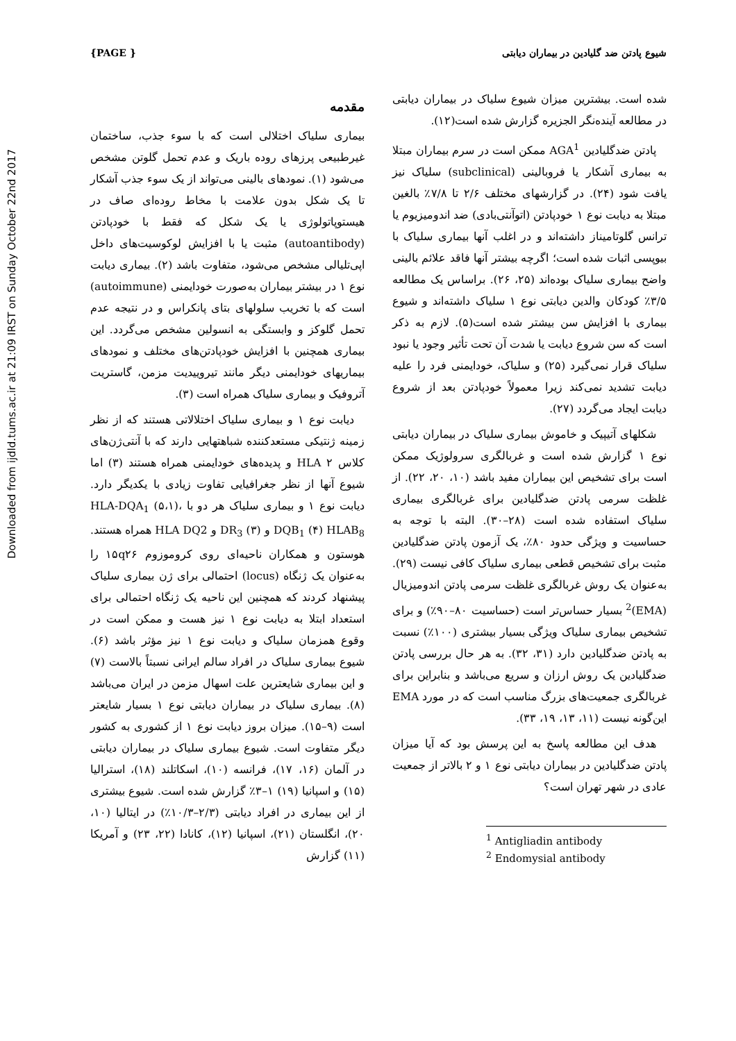Downloaded from ijdld.tums.ac.ir at 21:09 IRST on Sunday October 22nd 2017
{PAGE } شیوع پادتن ضد گلیادین در بیماران دیابتی
مقدمه
بیماری سلیاک اختلالی است که با سوء جذب، ساختمان غیرطبیعی پرزهای روده باریک و عدم تحمل گلوتن مشخص می‌شود (۱). نمودهای بالینی می‌تواند از یک سوء جذب آشکار تا یک شکل بدون علامت با مخاط روده‌ای صاف در هیستوپاتولوژی یا یک شکل که فقط با خودپادتن (autoantibody) مثبت یا با افزایش لوکوسیت‌های داخل اپی‌تلیالی مشخص می‌شود، متفاوت باشد (۲). بیماری دیابت نوع ۱ در بیشتر بیماران به‌صورت خودایمنی (autoimmune) است که با تخریب سلولهای بتای پانکراس و در نتیجه عدم تحمل گلوکز و وابستگی به انسولین مشخص می‌گردد. این بیماری همچنین با افزایش خودپادتن‌های مختلف و نمودهای بیماریهای خودایمنی دیگر مانند تیروییدیت مزمن، گاستریت آتروفیک و بیماری سلیاک همراه است (۳).
دیابت نوع ۱ و بیماری سلیاک اختلالاتی هستند که از نظر زمینه ژنتیکی مستعدکننده شباهتهایی دارند که با آنتی‌ژن‌های کلاس ۲ HLA و پدیده‌های خودایمنی همراه هستند (۳) اما شیوع آنها از نظر جغرافیایی تفاوت زیادی با یکدیگر دارد. دیابت نوع ۱ و بیماری سلیاک هر دو با HLA-DQA<sub>1</sub> (۵،۱)، DQB<sub>1</sub> (۴) HLAB<sub>8</sub> و DR<sub>3</sub> (۳) و HLA DQ2 همراه هستند. هوستون و همکاران ناحیه‌ای روی کروموزوم ۱۵q۲۶ را به‌عنوان یک ژنگاه (locus) احتمالی برای ژن بیماری سلیاک پیشنهاد کردند که همچنین این ناحیه یک ژنگاه احتمالی برای استعداد ابتلا به دیابت نوع ۱ نیز هست و ممکن است در وقوع همزمان سلیاک و دیابت نوع ۱ نیز مؤثر باشد (۶). شیوع بیماری سلیاک در افراد سالم ایرانی نسبتاً بالاست (۷) و این بیماری شایعترین علت اسهال مزمن در ایران می‌باشد (۸). بیماری سلیاک در بیماران دیابتی نوع ۱ بسیار شایعتر است (۹–۱۵). میزان بروز دیابت نوع ۱ از کشوری به کشور دیگر متفاوت است. شیوع بیماری سلیاک در بیماران دیابتی در آلمان (۱۶، ۱۷)، فرانسه (۱۰)، اسکاتلند (۱۸)، استرالیا (۱۵) و اسپانیا (۱۹) ۱–۳٪ گزارش شده است. شیوع بیشتری از این بیماری در افراد دیابتی (۲/۳–۱۰/۳٪) در ایتالیا (۱۰، ۲۰)، انگلستان (۲۱)، اسپانیا (۱۲)، کانادا (۲۲، ۲۳) و آمریکا (۱۱) گزارش
شده است. بیشترین میزان شیوع سلیاک در بیماران دیابتی در مطالعه آینده‌نگر الجزیره گزارش شده است(۱۲).
پادتن ضدگلیادین AGA<sup>1</sup> ممکن است در سرم بیماران مبتلا به بیماری آشکار یا فروبالینی (subclinical) سلیاک نیز یافت شود (۲۴). در گزارشهای مختلف ۲/۶ تا ۷/۸٪ بالغین مبتلا به دیابت نوع ۱ خودپادتن (اتوآنتی‌بادی) ضد اندومیزیوم یا ترانس گلوتامیناز داشته‌اند و در اغلب آنها بیماری سلیاک با بیوپسی اثبات شده است؛ اگرچه بیشتر آنها فاقد علائم بالینی واضح بیماری سلیاک بوده‌اند (۲۵، ۲۶). براساس یک مطالعه ۳/۵٪ کودکان والدین دیابتی نوع ۱ سلیاک داشته‌اند و شیوع بیماری با افزایش سن بیشتر شده است(۵). لازم به ذکر است که سن شروع دیابت یا شدت آن تحت تأثیر وجود یا نبود سلیاک قرار نمی‌گیرد (۲۵) و سلیاک، خودایمنی فرد را علیه دیابت تشدید نمی‌کند زیرا معمولاً خودپادتن بعد از شروع دیابت ایجاد می‌گردد (۲۷).
شکلهای آتیپیک و خاموش بیماری سلیاک در بیماران دیابتی نوع ۱ گزارش شده است و غربالگری سرولوژیک ممکن است برای تشخیص این بیماران مفید باشد (۱۰، ۲۰، ۲۲). از غلظت سرمی پادتن ضدگلیادین برای غربالگری بیماری سلیاک استفاده شده است (۲۸–۳۰). البته با توجه به حساسیت و ویژگی حدود ۸۰٪، یک آزمون پادتن ضدگلیادین مثبت برای تشخیص قطعی بیماری سلیاک کافی نیست (۲۹). به‌عنوان یک روش غربالگری غلظت سرمی پادتن اندومیزیال (EMA)<sup>2</sup> بسیار حساس‌تر است (حساسیت ۸۰–۹۰٪) و برای تشخیص بیماری سلیاک ویژگی بسیار بیشتری (۱۰۰٪) نسبت به پادتن ضدگلیادین دارد (۳۱، ۳۲). به هر حال بررسی پادتن ضدگلیادین یک روش ارزان و سریع می‌باشد و بنابراین برای غربالگری جمعیت‌های بزرگ مناسب است که در مورد EMA این‌گونه نیست (۱۱، ۱۳، ۱۹، ۳۳).
هدف این مطالعه پاسخ به این پرسش بود که آیا میزان پادتن ضدگلیادین در بیماران دیابتی نوع ۱ و ۲ بالاتر از جمعیت عادی در شهر تهران است؟
<sup>1</sup> Antigliadin antibody
<sup>2</sup> Endomysial antibody